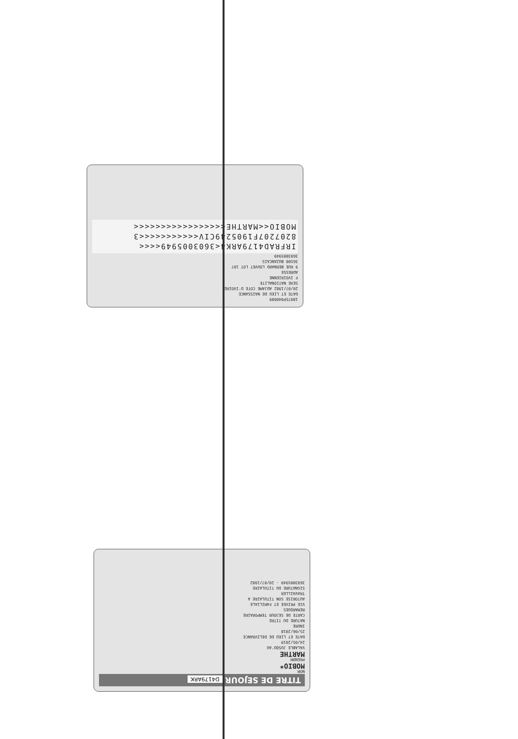18075P040089
DATE ET LIEU DE NAISSANCE
20/07/1982 ADJAME COTE D'IVOIRE
SEXE NATIONALITE
F IVOIRIENNE
ADRESSE
9 RUE BERNARD LOUVET LOT 107
36500 BUZANCAIS
3603005949
IRFRAD4179ARK4<3603005949<<<<
8207207F1905249CIV<<<<<<<<<<<3
MOBIO<<MARTHE<<<<<<<<<<<<<<<<<
TITRE DE SEJOUR D4179ARK
NOM
MOBIO*
PRENOM
MARTHE
VALABLE JUSQU'AU
24/05/2019
DATE ET LIEU DE DELIVRANCE
25/06/2018
INDRE
NATURE DU TITRE
CARTE DE SEJOUR TEMPORAIRE
REMARQUES
VIE PRIVEE ET FAMILIALE
AUTORISE SON TITULAIRE A
TRAVAILLER
SIGNATURE DU TITULAIRE
3603005949 - 20/07/1982